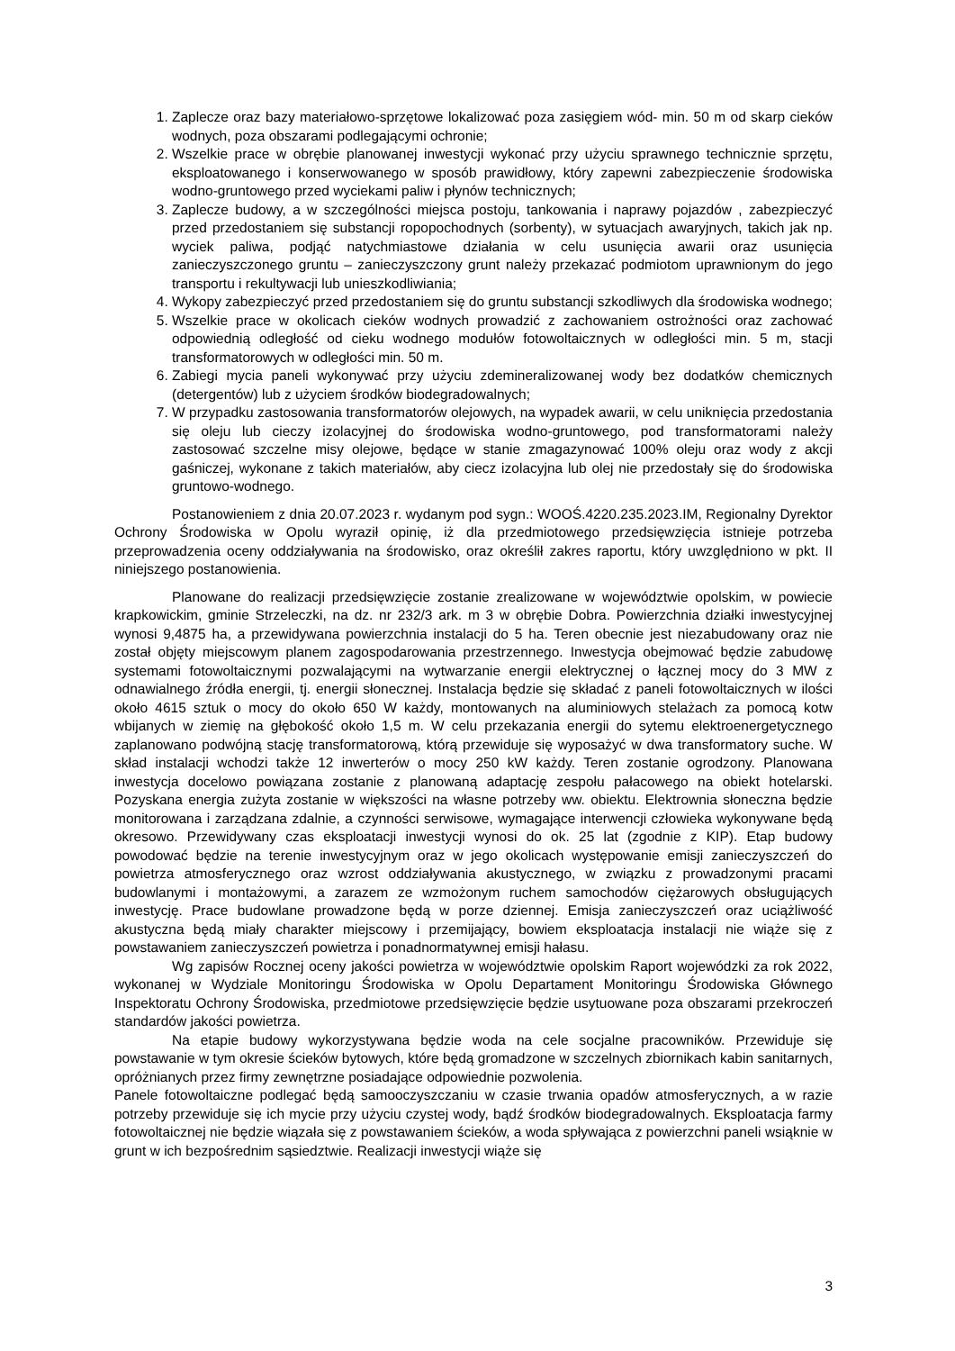1. Zaplecze oraz bazy materiałowo-sprzętowe lokalizować poza zasięgiem wód- min. 50 m od skarp cieków wodnych, poza obszarami podlegającymi ochronie;
2. Wszelkie prace w obrębie planowanej inwestycji wykonać przy użyciu sprawnego technicznie sprzętu, eksploatowanego i konserwowanego w sposób prawidłowy, który zapewni zabezpieczenie środowiska wodno-gruntowego przed wyciekami paliw i płynów technicznych;
3. Zaplecze budowy, a w szczególności miejsca postoju, tankowania i naprawy pojazdów , zabezpieczyć przed przedostaniem się substancji ropopochodnych (sorbenty), w sytuacjach awaryjnych, takich jak np. wyciek paliwa, podjąć natychmiastowe działania w celu usunięcia awarii oraz usunięcia zanieczyszczonego gruntu – zanieczyszczony grunt należy przekazać podmiotom uprawnionym do jego transportu i rekultywacji lub unieszkodliwiania;
4. Wykopy zabezpieczyć przed przedostaniem się do gruntu substancji szkodliwych dla środowiska wodnego;
5. Wszelkie prace w okolicach cieków wodnych prowadzić z zachowaniem ostrożności oraz zachować odpowiednią odległość od cieku wodnego modułów fotowoltaicznych w odległości min. 5 m, stacji transformatorowych w odległości min. 50 m.
6. Zabiegi mycia paneli wykonywać przy użyciu zdemineralizowanej wody bez dodatków chemicznych (detergentów) lub z użyciem środków biodegradowalnych;
7. W przypadku zastosowania transformatorów olejowych, na wypadek awarii, w celu uniknięcia przedostania się oleju lub cieczy izolacyjnej do środowiska wodno-gruntowego, pod transformatorami należy zastosować szczelne misy olejowe, będące w stanie zmagazynować 100% oleju oraz wody z akcji gaśniczej, wykonane z takich materiałów, aby ciecz izolacyjna lub olej nie przedostały się do środowiska gruntowo-wodnego.
Postanowieniem z dnia 20.07.2023 r. wydanym pod sygn.: WOOŚ.4220.235.2023.IM, Regionalny Dyrektor Ochrony Środowiska w Opolu wyraził opinię, iż dla przedmiotowego przedsięwzięcia istnieje potrzeba przeprowadzenia oceny oddziaływania na środowisko, oraz określił zakres raportu, który uwzględniono w pkt. II niniejszego postanowienia.
Planowane do realizacji przedsięwzięcie zostanie zrealizowane w województwie opolskim, w powiecie krapkowickim, gminie Strzeleczki, na dz. nr 232/3 ark. m 3 w obrębie Dobra. Powierzchnia działki inwestycyjnej wynosi 9,4875 ha, a przewidywana powierzchnia instalacji do 5 ha. Teren obecnie jest niezabudowany oraz nie został objęty miejscowym planem zagospodarowania przestrzennego. Inwestycja obejmować będzie zabudowę systemami fotowoltaicznymi pozwalającymi na wytwarzanie energii elektrycznej o łącznej mocy do 3 MW z odnawialnego źródła energii, tj. energii słonecznej. Instalacja będzie się składać z paneli fotowoltaicznych w ilości około 4615 sztuk o mocy do około 650 W każdy, montowanych na aluminiowych stelażach za pomocą kotw wbijanych w ziemię na głębokość około 1,5 m. W celu przekazania energii do sytemu elektroenergetycznego zaplanowano podwójną stację transformatorową, którą przewiduje się wyposażyć w dwa transformatory suche. W skład instalacji wchodzi także 12 inwerterów o mocy 250 kW każdy. Teren zostanie ogrodzony. Planowana inwestycja docelowo powiązana zostanie z planowaną adaptację zespołu pałacowego na obiekt hotelarski. Pozyskana energia zużyta zostanie w większości na własne potrzeby ww. obiektu. Elektrownia słoneczna będzie monitorowana i zarządzana zdalnie, a czynności serwisowe, wymagające interwencji człowieka wykonywane będą okresowo. Przewidywany czas eksploatacji inwestycji wynosi do ok. 25 lat (zgodnie z KIP). Etap budowy powodować będzie na terenie inwestycyjnym oraz w jego okolicach występowanie emisji zanieczyszczeń do powietrza atmosferycznego oraz wzrost oddziaływania akustycznego, w związku z prowadzonymi pracami budowlanymi i montażowymi, a zarazem ze wzmożonym ruchem samochodów ciężarowych obsługujących inwestycję. Prace budowlane prowadzone będą w porze dziennej. Emisja zanieczyszczeń oraz uciążliwość akustyczna będą miały charakter miejscowy i przemijający, bowiem eksploatacja instalacji nie wiąże się z powstawaniem zanieczyszczeń powietrza i ponadnormatywnej emisji hałasu.
Wg zapisów Rocznej oceny jakości powietrza w województwie opolskim Raport wojewódzki za rok 2022, wykonanej w Wydziale Monitoringu Środowiska w Opolu Departament Monitoringu Środowiska Głównego Inspektoratu Ochrony Środowiska, przedmiotowe przedsięwzięcie będzie usytuowane poza obszarami przekroczeń standardów jakości powietrza.
Na etapie budowy wykorzystywana będzie woda na cele socjalne pracowników. Przewiduje się powstawanie w tym okresie ścieków bytowych, które będą gromadzone w szczelnych zbiornikach kabin sanitarnych, opróżnianych przez firmy zewnętrzne posiadające odpowiednie pozwolenia.
Panele fotowoltaiczne podlegać będą samooczyszczaniu w czasie trwania opadów atmosferycznych, a w razie potrzeby przewiduje się ich mycie przy użyciu czystej wody, bądź środków biodegradowalnych. Eksploatacja farmy fotowoltaicznej nie będzie wiązała się z powstawaniem ścieków, a woda spływająca z powierzchni paneli wsiąknie w grunt w ich bezpośrednim sąsiedztwie. Realizacji inwestycji wiąże się
3